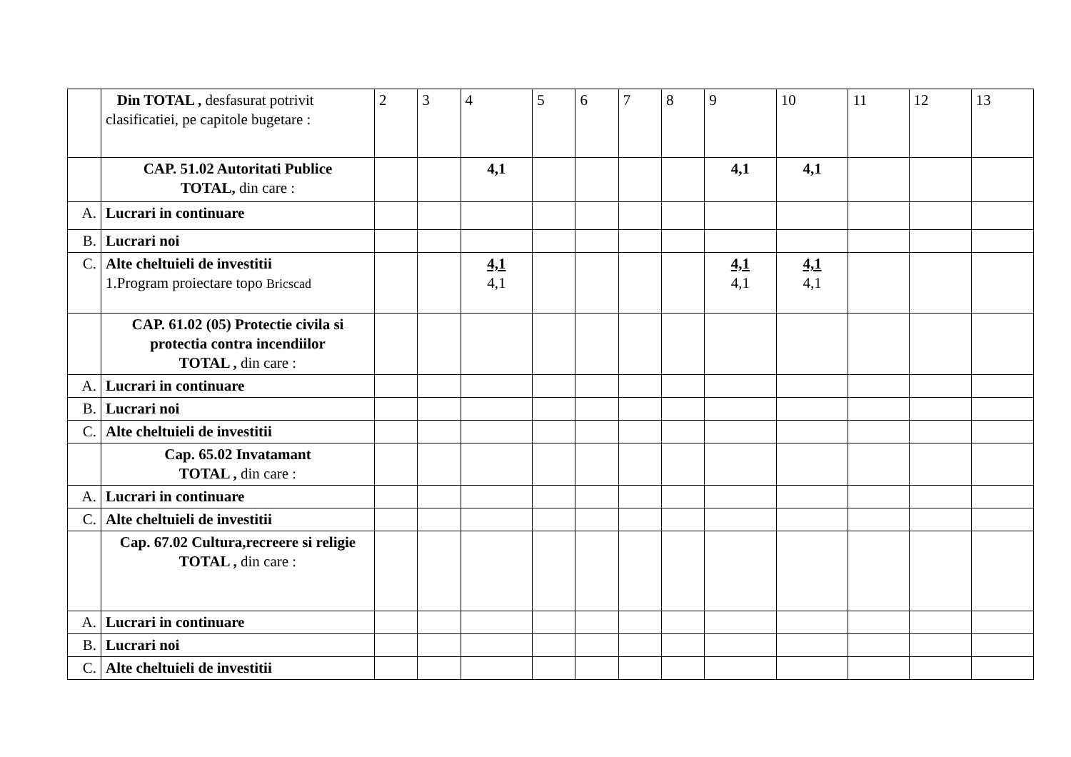| | Din TOTAL , desfasurat potrivit clasificatiei, pe capitole bugetare : | 2 | 3 | 4 | 5 | 6 | 7 | 8 | 9 | 10 | 11 | 12 | 13 |
| | CAP. 51.02 Autoritati Publice TOTAL, din care : | | | 4,1 | | | | | 4,1 | 4,1 | | | |
| A. | Lucrari in continuare | | | | | | | | | | | | |
| B. | Lucrari noi | | | | | | | | | | | | |
| C. | Alte cheltuieli de investitii 1.Program proiectare topo Bricscad | | | 4,1 4,1 | | | | | 4,1 4,1 | 4,1 4,1 | | | |
| | CAP. 61.02 (05) Protectie civila si protectia contra incendiilor TOTAL , din care : | | | | | | | | | | | | |
| A. | Lucrari in continuare | | | | | | | | | | | | |
| B. | Lucrari noi | | | | | | | | | | | | |
| C. | Alte cheltuieli de investitii | | | | | | | | | | | | |
| | Cap. 65.02 Invatamant TOTAL , din care : | | | | | | | | | | | | |
| A. | Lucrari in continuare | | | | | | | | | | | | |
| C. | Alte cheltuieli de investitii | | | | | | | | | | | | |
| | Cap. 67.02 Cultura,recreere si religie TOTAL , din care : | | | | | | | | | | | | |
| A. | Lucrari in continuare | | | | | | | | | | | | |
| B. | Lucrari noi | | | | | | | | | | | | |
| C. | Alte cheltuieli de investitii | | | | | | | | | | | | |